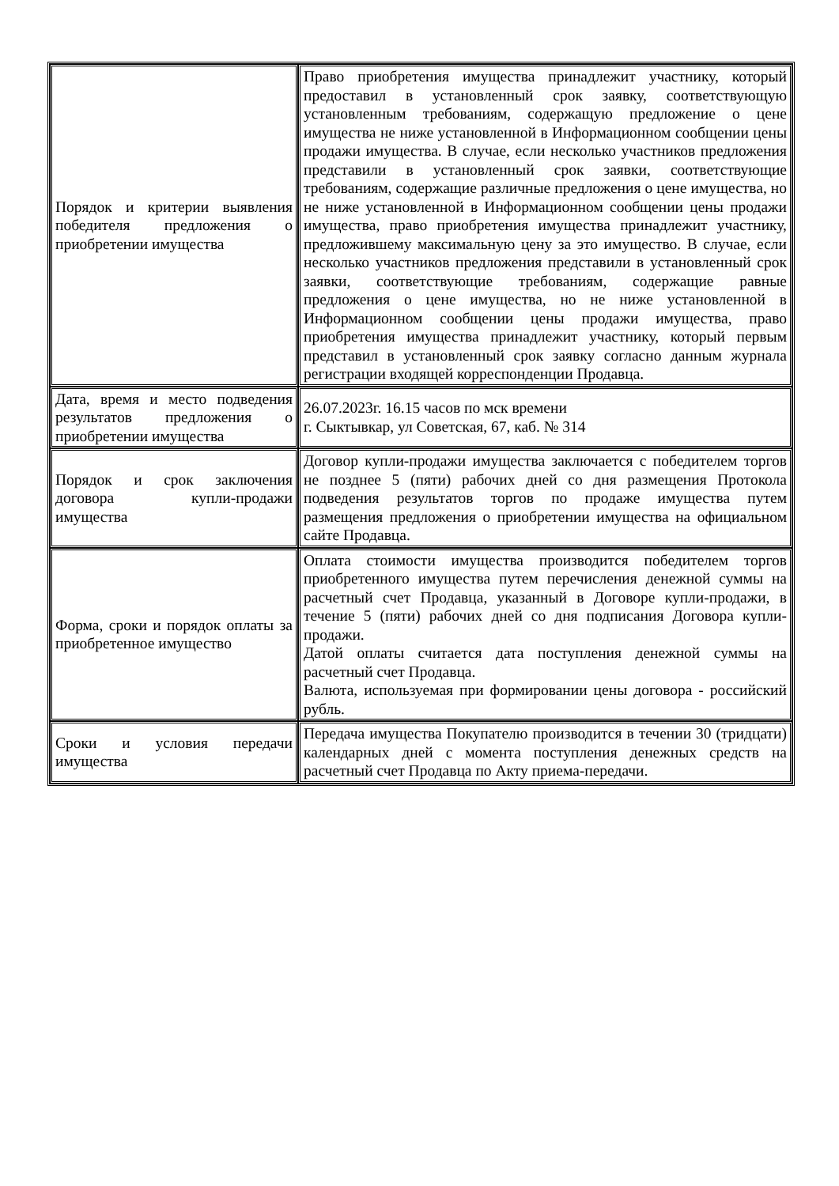| Порядок и критерии выявления победителя предложения о приобретении имущества | Право приобретения имущества принадлежит участнику, который предоставил в установленный срок заявку, соответствующую установленным требованиям, содержащую предложение о цене имущества не ниже установленной в Информационном сообщении цены продажи имущества. В случае, если несколько участников предложения представили в установленный срок заявки, соответствующие требованиям, содержащие различные предложения о цене имущества, но не ниже установленной в Информационном сообщении цены продажи имущества, право приобретения имущества принадлежит участнику, предложившему максимальную цену за это имущество. В случае, если несколько участников предложения представили в установленный срок заявки, соответствующие требованиям, содержащие равные предложения о цене имущества, но не ниже установленной в Информационном сообщении цены продажи имущества, право приобретения имущества принадлежит участнику, который первым представил в установленный срок заявку согласно данным журнала регистрации входящей корреспонденции Продавца. |
| Дата, время и место подведения результатов предложения о приобретении имущества | 26.07.2023г. 16.15 часов по мск времени г. Сыктывкар, ул Советская, 67, каб. № 314 |
| Порядок и срок заключения договора купли-продажи имущества | Договор купли-продажи имущества заключается с победителем торгов не позднее 5 (пяти) рабочих дней со дня размещения Протокола подведения результатов торгов по продаже имущества путем размещения предложения о приобретении имущества на официальном сайте Продавца. |
| Форма, сроки и порядок оплаты за приобретенное имущество | Оплата стоимости имущества производится победителем торгов приобретенного имущества путем перечисления денежной суммы на расчетный счет Продавца, указанный в Договоре купли-продажи, в течение 5 (пяти) рабочих дней со дня подписания Договора купли-продажи. Датой оплаты считается дата поступления денежной суммы на расчетный счет Продавца. Валюта, используемая при формировании цены договора - российский рубль. |
| Сроки и условия передачи имущества | Передача имущества Покупателю производится в течении 30 (тридцати) календарных дней с момента поступления денежных средств на расчетный счет Продавца по Акту приема-передачи. |